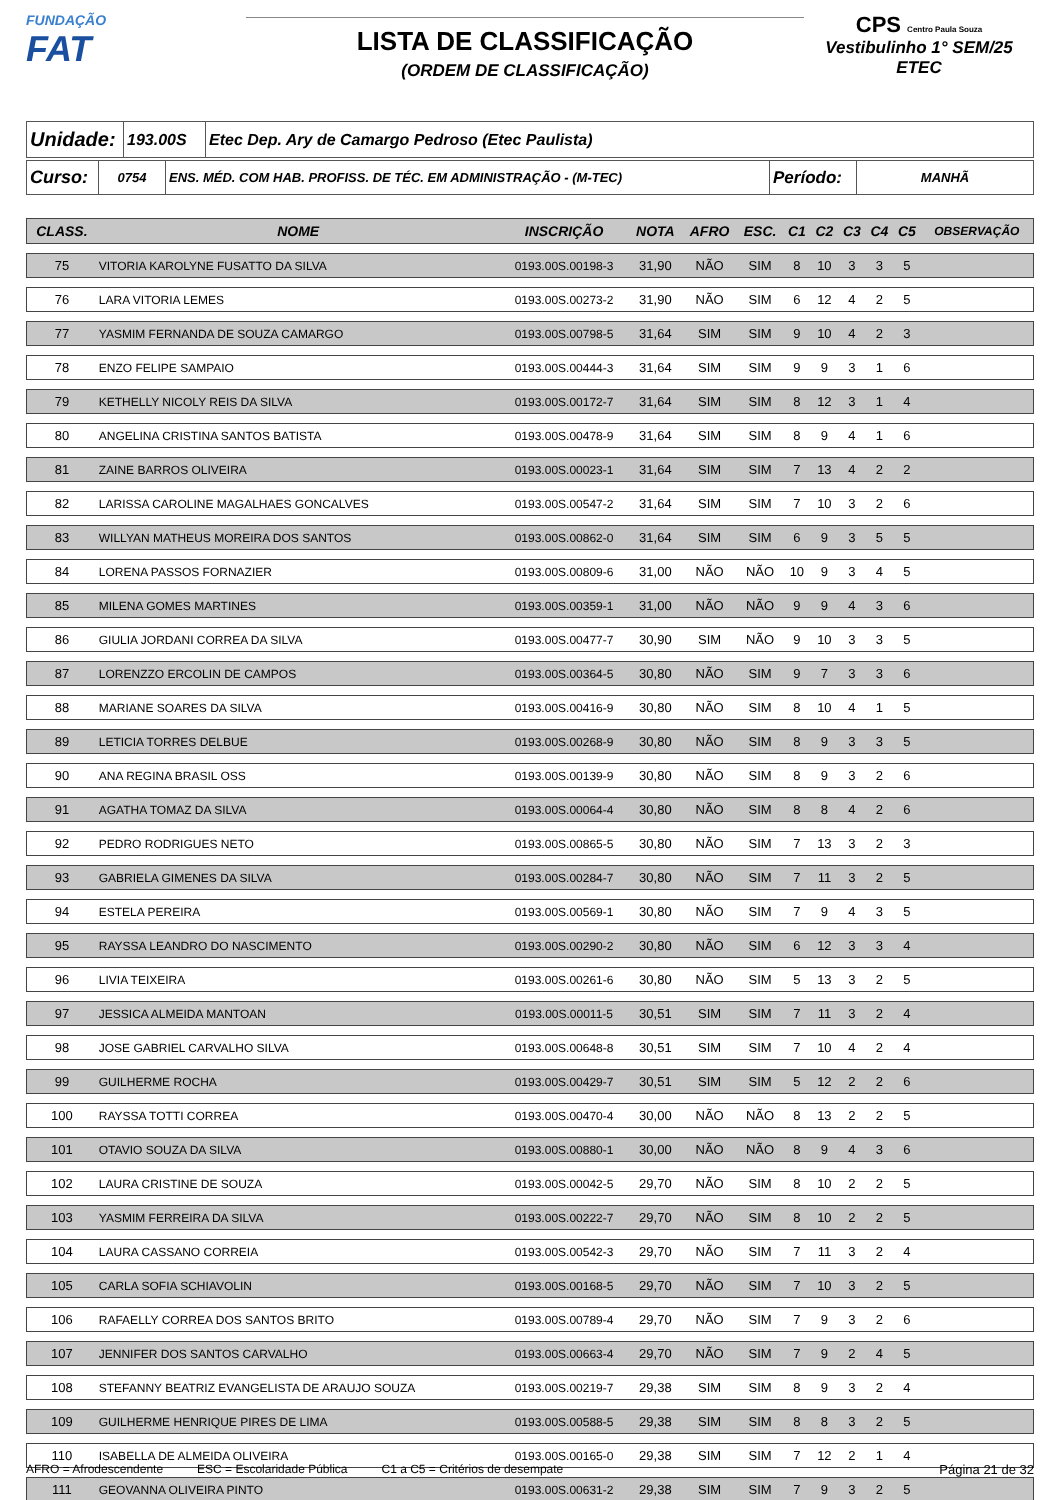FUNDAÇÃO
FAT
LISTA DE CLASSIFICAÇÃO
(ORDEM DE CLASSIFICAÇÃO)
CPS Centro Paula Souza
Vestibulinho 1° SEM/25
ETEC
| Unidade: | 193.00S | Etec Dep. Ary de Camargo Pedroso (Etec Paulista) |
| Curso: | 0754 | ENS. MÉD. COM HAB. PROFISS. DE TÉC. EM ADMINISTRAÇÃO - (M-TEC) | Período: | MANHÃ |
| CLASS. | NOME | INSCRIÇÃO | NOTA | AFRO | ESC. | C1 | C2 | C3 | C4 | C5 | OBSERVAÇÃO |
| --- | --- | --- | --- | --- | --- | --- | --- | --- | --- | --- | --- |
| 75 | VITORIA KAROLYNE FUSATTO DA SILVA | 0193.00S.00198-3 | 31,90 | NÃO | SIM | 8 | 10 | 3 | 3 | 5 | |
| 76 | LARA VITORIA LEMES | 0193.00S.00273-2 | 31,90 | NÃO | SIM | 6 | 12 | 4 | 2 | 5 | |
| 77 | YASMIM FERNANDA DE SOUZA CAMARGO | 0193.00S.00798-5 | 31,64 | SIM | SIM | 9 | 10 | 4 | 2 | 3 | |
| 78 | ENZO FELIPE SAMPAIO | 0193.00S.00444-3 | 31,64 | SIM | SIM | 9 | 9 | 3 | 1 | 6 | |
| 79 | KETHELLY NICOLY REIS DA SILVA | 0193.00S.00172-7 | 31,64 | SIM | SIM | 8 | 12 | 3 | 1 | 4 | |
| 80 | ANGELINA CRISTINA SANTOS BATISTA | 0193.00S.00478-9 | 31,64 | SIM | SIM | 8 | 9 | 4 | 1 | 6 | |
| 81 | ZAINE BARROS OLIVEIRA | 0193.00S.00023-1 | 31,64 | SIM | SIM | 7 | 13 | 4 | 2 | 2 | |
| 82 | LARISSA CAROLINE MAGALHAES GONCALVES | 0193.00S.00547-2 | 31,64 | SIM | SIM | 7 | 10 | 3 | 2 | 6 | |
| 83 | WILLYAN MATHEUS MOREIRA DOS SANTOS | 0193.00S.00862-0 | 31,64 | SIM | SIM | 6 | 9 | 3 | 5 | 5 | |
| 84 | LORENA PASSOS FORNAZIER | 0193.00S.00809-6 | 31,00 | NÃO | NÃO | 10 | 9 | 3 | 4 | 5 | |
| 85 | MILENA GOMES MARTINES | 0193.00S.00359-1 | 31,00 | NÃO | NÃO | 9 | 9 | 4 | 3 | 6 | |
| 86 | GIULIA JORDANI CORREA DA SILVA | 0193.00S.00477-7 | 30,90 | SIM | NÃO | 9 | 10 | 3 | 3 | 5 | |
| 87 | LORENZZO ERCOLIN DE CAMPOS | 0193.00S.00364-5 | 30,80 | NÃO | SIM | 9 | 7 | 3 | 3 | 6 | |
| 88 | MARIANE SOARES DA SILVA | 0193.00S.00416-9 | 30,80 | NÃO | SIM | 8 | 10 | 4 | 1 | 5 | |
| 89 | LETICIA TORRES DELBUE | 0193.00S.00268-9 | 30,80 | NÃO | SIM | 8 | 9 | 3 | 3 | 5 | |
| 90 | ANA REGINA BRASIL OSS | 0193.00S.00139-9 | 30,80 | NÃO | SIM | 8 | 9 | 3 | 2 | 6 | |
| 91 | AGATHA TOMAZ DA SILVA | 0193.00S.00064-4 | 30,80 | NÃO | SIM | 8 | 8 | 4 | 2 | 6 | |
| 92 | PEDRO RODRIGUES NETO | 0193.00S.00865-5 | 30,80 | NÃO | SIM | 7 | 13 | 3 | 2 | 3 | |
| 93 | GABRIELA GIMENES DA SILVA | 0193.00S.00284-7 | 30,80 | NÃO | SIM | 7 | 11 | 3 | 2 | 5 | |
| 94 | ESTELA PEREIRA | 0193.00S.00569-1 | 30,80 | NÃO | SIM | 7 | 9 | 4 | 3 | 5 | |
| 95 | RAYSSA LEANDRO DO NASCIMENTO | 0193.00S.00290-2 | 30,80 | NÃO | SIM | 6 | 12 | 3 | 3 | 4 | |
| 96 | LIVIA TEIXEIRA | 0193.00S.00261-6 | 30,80 | NÃO | SIM | 5 | 13 | 3 | 2 | 5 | |
| 97 | JESSICA ALMEIDA MANTOAN | 0193.00S.00011-5 | 30,51 | SIM | SIM | 7 | 11 | 3 | 2 | 4 | |
| 98 | JOSE GABRIEL CARVALHO SILVA | 0193.00S.00648-8 | 30,51 | SIM | SIM | 7 | 10 | 4 | 2 | 4 | |
| 99 | GUILHERME ROCHA | 0193.00S.00429-7 | 30,51 | SIM | SIM | 5 | 12 | 2 | 2 | 6 | |
| 100 | RAYSSA TOTTI CORREA | 0193.00S.00470-4 | 30,00 | NÃO | NÃO | 8 | 13 | 2 | 2 | 5 | |
| 101 | OTAVIO SOUZA DA SILVA | 0193.00S.00880-1 | 30,00 | NÃO | NÃO | 8 | 9 | 4 | 3 | 6 | |
| 102 | LAURA CRISTINE DE SOUZA | 0193.00S.00042-5 | 29,70 | NÃO | SIM | 8 | 10 | 2 | 2 | 5 | |
| 103 | YASMIM FERREIRA DA SILVA | 0193.00S.00222-7 | 29,70 | NÃO | SIM | 8 | 10 | 2 | 2 | 5 | |
| 104 | LAURA CASSANO CORREIA | 0193.00S.00542-3 | 29,70 | NÃO | SIM | 7 | 11 | 3 | 2 | 4 | |
| 105 | CARLA SOFIA SCHIAVOLIN | 0193.00S.00168-5 | 29,70 | NÃO | SIM | 7 | 10 | 3 | 2 | 5 | |
| 106 | RAFAELLY CORREA DOS SANTOS BRITO | 0193.00S.00789-4 | 29,70 | NÃO | SIM | 7 | 9 | 3 | 2 | 6 | |
| 107 | JENNIFER DOS SANTOS CARVALHO | 0193.00S.00663-4 | 29,70 | NÃO | SIM | 7 | 9 | 2 | 4 | 5 | |
| 108 | STEFANNY BEATRIZ EVANGELISTA DE ARAUJO SOUZA | 0193.00S.00219-7 | 29,38 | SIM | SIM | 8 | 9 | 3 | 2 | 4 | |
| 109 | GUILHERME HENRIQUE PIRES DE LIMA | 0193.00S.00588-5 | 29,38 | SIM | SIM | 8 | 8 | 3 | 2 | 5 | |
| 110 | ISABELLA DE ALMEIDA OLIVEIRA | 0193.00S.00165-0 | 29,38 | SIM | SIM | 7 | 12 | 2 | 1 | 4 | |
| 111 | GEOVANNA OLIVEIRA PINTO | 0193.00S.00631-2 | 29,38 | SIM | SIM | 7 | 9 | 3 | 2 | 5 | |
AFRO = Afrodescendente ESC = Escolaridade Pública C1 a C5 = Critérios de desempate Página 21 de 32